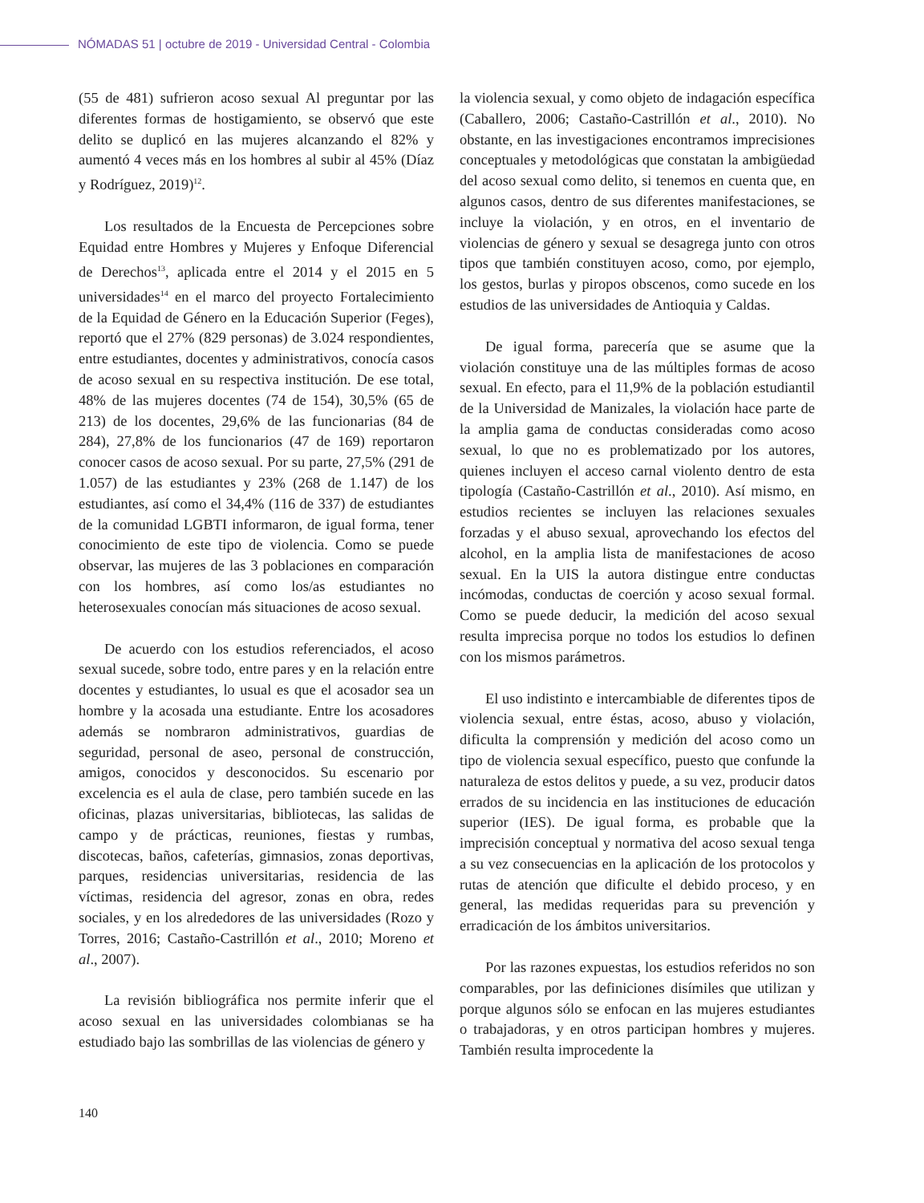NÓMADAS 51 | octubre de 2019 - Universidad Central - Colombia
(55 de 481) sufrieron acoso sexual Al preguntar por las diferentes formas de hostigamiento, se observó que este delito se duplicó en las mujeres alcanzando el 82% y aumentó 4 veces más en los hombres al subir al 45% (Díaz y Rodríguez, 2019)<sup>12</sup>.
Los resultados de la Encuesta de Percepciones sobre Equidad entre Hombres y Mujeres y Enfoque Diferencial de Derechos<sup>13</sup>, aplicada entre el 2014 y el 2015 en 5 universidades<sup>14</sup> en el marco del proyecto Fortalecimiento de la Equidad de Género en la Educación Superior (Feges), reportó que el 27% (829 personas) de 3.024 respondientes, entre estudiantes, docentes y administrativos, conocía casos de acoso sexual en su respectiva institución. De ese total, 48% de las mujeres docentes (74 de 154), 30,5% (65 de 213) de los docentes, 29,6% de las funcionarias (84 de 284), 27,8% de los funcionarios (47 de 169) reportaron conocer casos de acoso sexual. Por su parte, 27,5% (291 de 1.057) de las estudiantes y 23% (268 de 1.147) de los estudiantes, así como el 34,4% (116 de 337) de estudiantes de la comunidad LGBTI informaron, de igual forma, tener conocimiento de este tipo de violencia. Como se puede observar, las mujeres de las 3 poblaciones en comparación con los hombres, así como los/as estudiantes no heterosexuales conocían más situaciones de acoso sexual.
De acuerdo con los estudios referenciados, el acoso sexual sucede, sobre todo, entre pares y en la relación entre docentes y estudiantes, lo usual es que el acosador sea un hombre y la acosada una estudiante. Entre los acosadores además se nombraron administrativos, guardias de seguridad, personal de aseo, personal de construcción, amigos, conocidos y desconocidos. Su escenario por excelencia es el aula de clase, pero también sucede en las oficinas, plazas universitarias, bibliotecas, las salidas de campo y de prácticas, reuniones, fiestas y rumbas, discotecas, baños, cafeterías, gimnasios, zonas deportivas, parques, residencias universitarias, residencia de las víctimas, residencia del agresor, zonas en obra, redes sociales, y en los alrededores de las universidades (Rozo y Torres, 2016; Castaño-Castrillón et al., 2010; Moreno et al., 2007).
La revisión bibliográfica nos permite inferir que el acoso sexual en las universidades colombianas se ha estudiado bajo las sombrillas de las violencias de género y
la violencia sexual, y como objeto de indagación específica (Caballero, 2006; Castaño-Castrillón et al., 2010). No obstante, en las investigaciones encontramos imprecisiones conceptuales y metodológicas que constatan la ambigüedad del acoso sexual como delito, si tenemos en cuenta que, en algunos casos, dentro de sus diferentes manifestaciones, se incluye la violación, y en otros, en el inventario de violencias de género y sexual se desagrega junto con otros tipos que también constituyen acoso, como, por ejemplo, los gestos, burlas y piropos obscenos, como sucede en los estudios de las universidades de Antioquia y Caldas.
De igual forma, parecería que se asume que la violación constituye una de las múltiples formas de acoso sexual. En efecto, para el 11,9% de la población estudiantil de la Universidad de Manizales, la violación hace parte de la amplia gama de conductas consideradas como acoso sexual, lo que no es problematizado por los autores, quienes incluyen el acceso carnal violento dentro de esta tipología (Castaño-Castrillón et al., 2010). Así mismo, en estudios recientes se incluyen las relaciones sexuales forzadas y el abuso sexual, aprovechando los efectos del alcohol, en la amplia lista de manifestaciones de acoso sexual. En la UIS la autora distingue entre conductas incómodas, conductas de coerción y acoso sexual formal. Como se puede deducir, la medición del acoso sexual resulta imprecisa porque no todos los estudios lo definen con los mismos parámetros.
El uso indistinto e intercambiable de diferentes tipos de violencia sexual, entre éstas, acoso, abuso y violación, dificulta la comprensión y medición del acoso como un tipo de violencia sexual específico, puesto que confunde la naturaleza de estos delitos y puede, a su vez, producir datos errados de su incidencia en las instituciones de educación superior (IES). De igual forma, es probable que la imprecisión conceptual y normativa del acoso sexual tenga a su vez consecuencias en la aplicación de los protocolos y rutas de atención que dificulte el debido proceso, y en general, las medidas requeridas para su prevención y erradicación de los ámbitos universitarios.
Por las razones expuestas, los estudios referidos no son comparables, por las definiciones disímiles que utilizan y porque algunos sólo se enfocan en las mujeres estudiantes o trabajadoras, y en otros participan hombres y mujeres. También resulta improcedente la
140